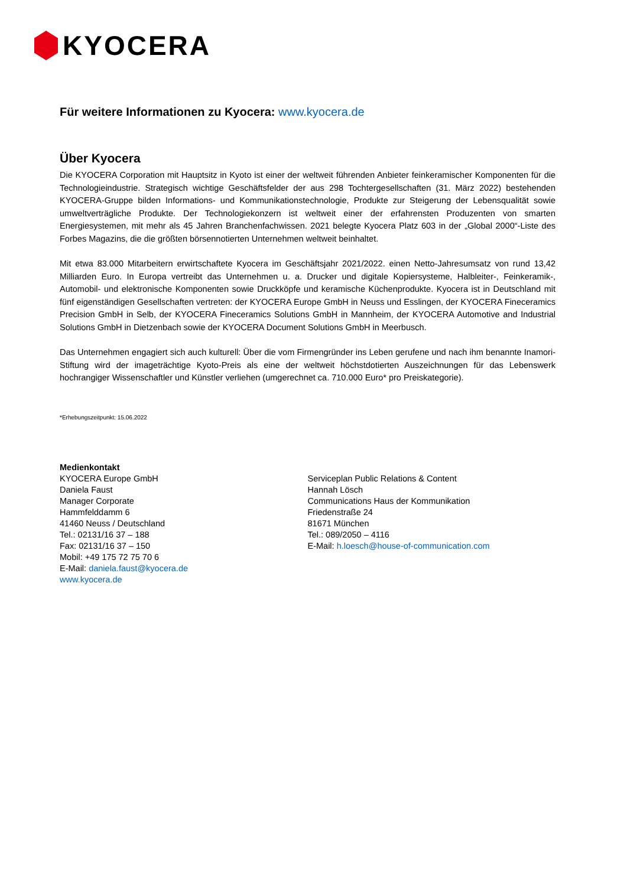KYOCERA
Für weitere Informationen zu Kyocera: www.kyocera.de
Über Kyocera
Die KYOCERA Corporation mit Hauptsitz in Kyoto ist einer der weltweit führenden Anbieter feinkeramischer Komponenten für die Technologieindustrie. Strategisch wichtige Geschäftsfelder der aus 298 Tochtergesellschaften (31. März 2022) bestehenden KYOCERA-Gruppe bilden Informations- und Kommunikationstechnologie, Produkte zur Steigerung der Lebensqualität sowie umweltverträgliche Produkte. Der Technologiekonzern ist weltweit einer der erfahrensten Produzenten von smarten Energiesystemen, mit mehr als 45 Jahren Branchenfachwissen. 2021 belegte Kyocera Platz 603 in der „Global 2000“-Liste des Forbes Magazins, die die größten börsennotierten Unternehmen weltweit beinhaltet.
Mit etwa 83.000 Mitarbeitern erwirtschaftete Kyocera im Geschäftsjahr 2021/2022. einen Netto-Jahresumsatz von rund 13,42 Milliarden Euro. In Europa vertreibt das Unternehmen u. a. Drucker und digitale Kopiersysteme, Halbleiter-, Feinkeramik-, Automobil- und elektronische Komponenten sowie Druckköpfe und keramische Küchenprodukte. Kyocera ist in Deutschland mit fünf eigenständigen Gesellschaften vertreten: der KYOCERA Europe GmbH in Neuss und Esslingen, der KYOCERA Fineceramics Precision GmbH in Selb, der KYOCERA Fineceramics Solutions GmbH in Mannheim, der KYOCERA Automotive and Industrial Solutions GmbH in Dietzenbach sowie der KYOCERA Document Solutions GmbH in Meerbusch.
Das Unternehmen engagiert sich auch kulturell: Über die vom Firmengründer ins Leben gerufene und nach ihm benannte Inamori-Stiftung wird der imageträchtige Kyoto-Preis als eine der weltweit höchstdotierten Auszeichnungen für das Lebenswerk hochrangiger Wissenschaftler und Künstler verliehen (umgerechnet ca. 710.000 Euro* pro Preiskategorie).
*Erhebungszeitpunkt: 15.06.2022
Medienkontakt
KYOCERA Europe GmbH
Daniela Faust
Manager Corporate
Hammfelddamm 6
41460 Neuss / Deutschland
Tel.: 02131/16 37 – 188
Fax: 02131/16 37 – 150
Mobil: +49 175 72 75 70 6
E-Mail: daniela.faust@kyocera.de
www.kyocera.de
Serviceplan Public Relations & Content
Hannah Lösch
Communications Haus der Kommunikation
Friedenstraße 24
81671 München
Tel.: 089/2050 – 4116
E-Mail: h.loesch@house-of-communication.com